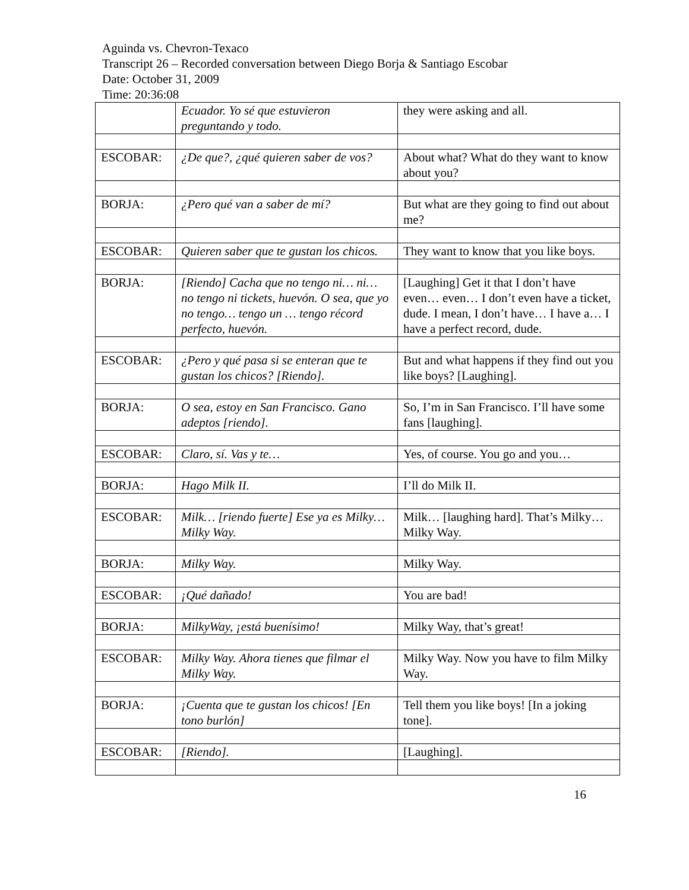Aguinda vs. Chevron-Texaco
Transcript 26 – Recorded conversation between Diego Borja & Santiago Escobar
Date: October 31, 2009
Time: 20:36:08
| | Ecuador. Yo sé que estuvieron preguntando y todo. | they were asking and all. |
| ESCOBAR: | ¿De que?, ¿qué quieren saber de vos? | About what? What do they want to know about you? |
| BORJA: | ¿Pero qué van a saber de mí? | But what are they going to find out about me? |
| ESCOBAR: | Quieren saber que te gustan los chicos. | They want to know that you like boys. |
| BORJA: | [Riendo] Cacha que no tengo ni… ni… no tengo ni tickets, huevón. O sea, que yo no tengo… tengo un … tengo récord perfecto, huevón. | [Laughing] Get it that I don’t have even… even… I don’t even have a ticket, dude. I mean, I don’t have… I have a… I have a perfect record, dude. |
| ESCOBAR: | ¿Pero y qué pasa si se enteran que te gustan los chicos? [Riendo]. | But and what happens if they find out you like boys? [Laughing]. |
| BORJA: | O sea, estoy en San Francisco. Gano adeptos [riendo]. | So, I’m in San Francisco. I’ll have some fans [laughing]. |
| ESCOBAR: | Claro, sí. Vas y te… | Yes, of course. You go and you… |
| BORJA: | Hago Milk II. | I’ll do Milk II. |
| ESCOBAR: | Milk… [riendo fuerte] Ese ya es Milky… Milky Way. | Milk… [laughing hard]. That’s Milky… Milky Way. |
| BORJA: | Milky Way. | Milky Way. |
| ESCOBAR: | ¡Qué dañado! | You are bad! |
| BORJA: | MilkyWay, ¡está buenísimo! | Milky Way, that’s great! |
| ESCOBAR: | Milky Way. Ahora tienes que filmar el Milky Way. | Milky Way. Now you have to film Milky Way. |
| BORJA: | ¡Cuenta que te gustan los chicos! [En tono burlón] | Tell them you like boys! [In a joking tone]. |
| ESCOBAR: | [Riendo]. | [Laughing]. |
16